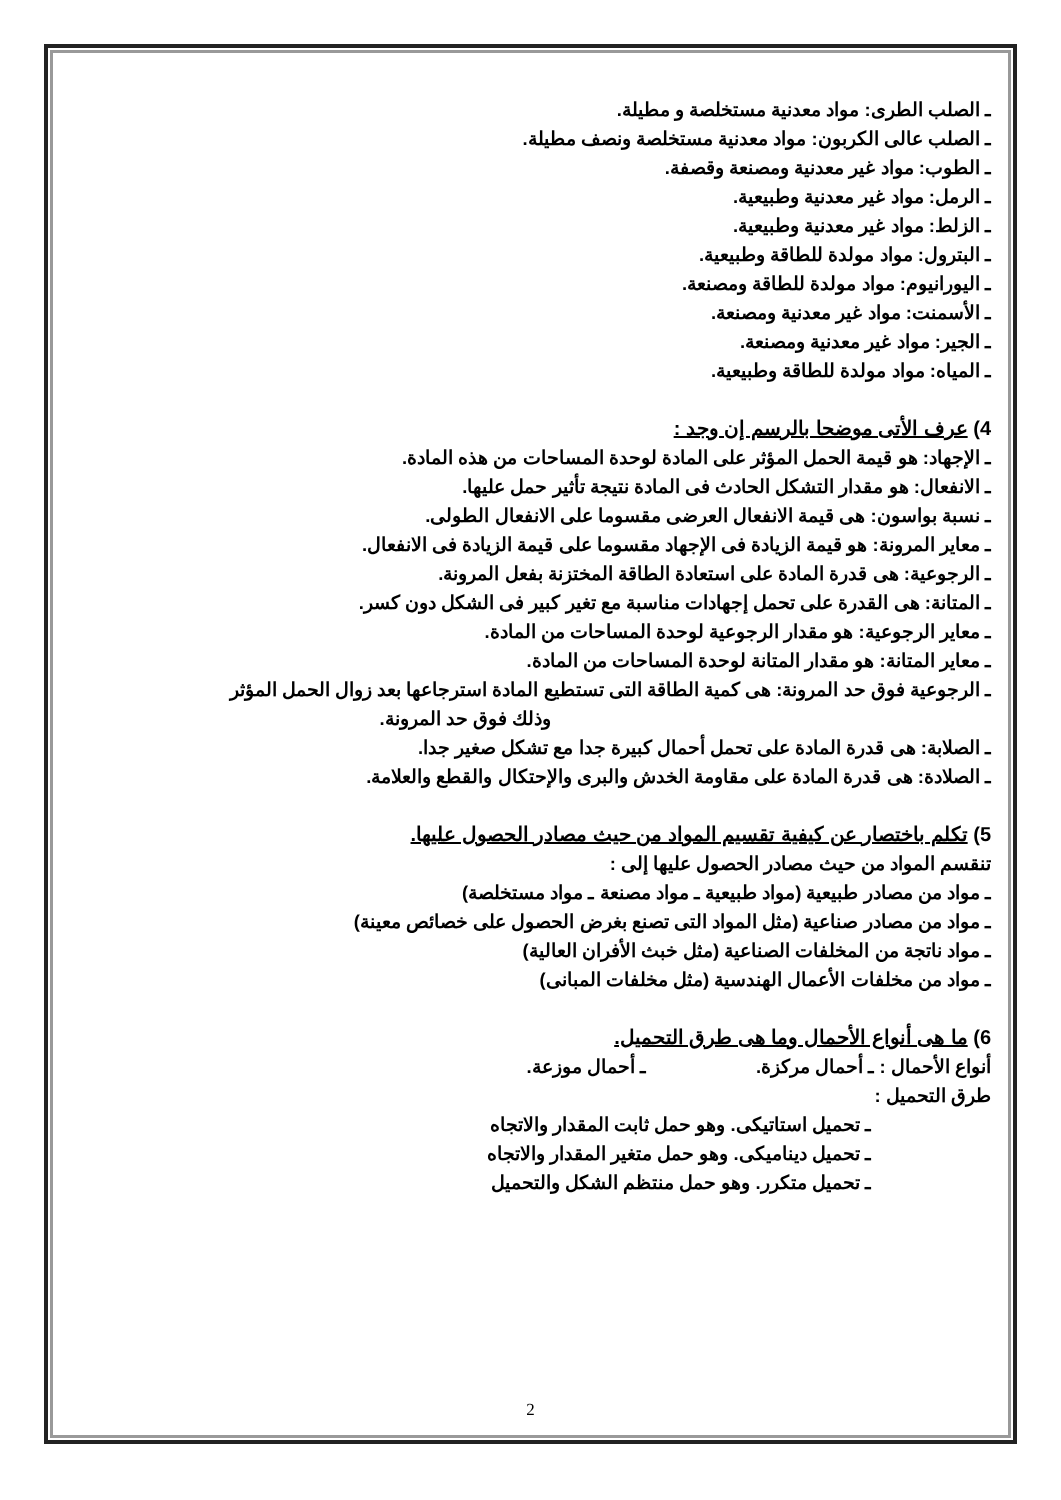ـ الصلب الطرى: مواد معدنية مستخلصة و مطيلة.
ـ الصلب عالى الكربون: مواد معدنية مستخلصة ونصف مطيلة.
ـ الطوب: مواد غير معدنية ومصنعة وقصفة.
ـ الرمل: مواد غير معدنية وطبيعية.
ـ الزلط: مواد غير معدنية وطبيعية.
ـ البترول: مواد مولدة للطاقة وطبيعية.
ـ اليورانيوم: مواد مولدة للطاقة ومصنعة.
ـ الأسمنت: مواد غير معدنية ومصنعة.
ـ الجير: مواد غير معدنية ومصنعة.
ـ المياه: مواد مولدة للطاقة وطبيعية.
4) عرف الأتى موضحا بالرسم إن وجد :
ـ الإجهاد: هو قيمة الحمل المؤثر على المادة لوحدة المساحات من هذه المادة.
ـ الانفعال: هو مقدار التشكل الحادث فى المادة نتيجة تأثير حمل عليها.
ـ نسبة بواسون: هى قيمة الانفعال العرضى مقسوما على الانفعال الطولى.
ـ معاير المرونة: هو قيمة الزيادة فى الإجهاد مقسوما على قيمة الزيادة فى الانفعال.
ـ الرجوعية: هى قدرة المادة على استعادة الطاقة المختزنة بفعل المرونة.
ـ المتانة: هى القدرة على تحمل إجهادات مناسبة مع تغير كبير فى الشكل دون كسر.
ـ معاير الرجوعية: هو مقدار الرجوعية لوحدة المساحات من المادة.
ـ معاير المتانة: هو مقدار المتانة لوحدة المساحات من المادة.
ـ الرجوعية فوق حد المرونة: هى كمية الطاقة التى تستطيع المادة استرجاعها بعد زوال الحمل المؤثر
وذلك فوق حد المرونة.
ـ الصلابة: هى قدرة المادة على تحمل أحمال كبيرة جدا مع تشكل صغير جدا.
ـ الصلادة: هى قدرة المادة على مقاومة الخدش والبرى والإحتكال والقطع والعلامة.
5) تكلم باختصار عن كيفية تقسيم المواد من حيث مصادر الحصول عليها.
تنقسم المواد من حيث مصادر الحصول عليها إلى :
ـ مواد من مصادر طبيعية (مواد طبيعية ـ مواد مصنعة ـ مواد مستخلصة)
ـ مواد من مصادر صناعية (مثل المواد التى تصنع بغرض الحصول على خصائص معينة)
ـ مواد ناتجة من المخلفات الصناعية (مثل خبث الأفران العالية)
ـ مواد من مخلفات الأعمال الهندسية (مثل مخلفات المبانى)
6) ما هى أنواع الأحمال وما هى طرق التحميل.
أنواع الأحمال : ـ أحمال مركزة. ـ أحمال موزعة.
طرق التحميل :
ـ تحميل استاتيكى. وهو حمل ثابت المقدار والاتجاه
ـ تحميل ديناميكى. وهو حمل متغير المقدار والاتجاه
ـ تحميل متكرر. وهو حمل منتظم الشكل والتحميل
2